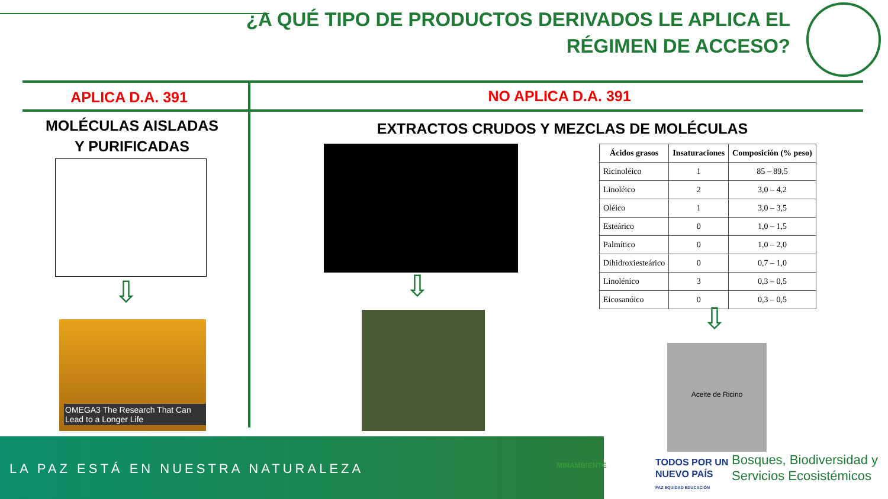¿A QUÉ TIPO DE PRODUCTOS DERIVADOS LE APLICA EL
RÉGIMEN DE ACCESO?
APLICA D.A. 391 NO APLICA D.A. 391
MOLÉCULAS AISLADAS
Y PURIFICADAS
EXTRACTOS CRUDOS Y MEZCLAS DE MOLÉCULAS
⇩
OMEGA3 The Research That Can Lead to a Longer Life
⇩
| Ácidos grasos | Insaturaciones | Composición (% peso) |
| --- | --- | --- |
| Ricinoléico | 1 | 85 – 89,5 |
| Linoléico | 2 | 3,0 – 4,2 |
| Oléico | 1 | 3,0 – 3,5 |
| Esteárico | 0 | 1,0 – 1,5 |
| Palmítico | 0 | 1,0 – 2,0 |
| Dihidroxiesteárico | 0 | 0,7 – 1,0 |
| Linolénico | 3 | 0,3 – 0,5 |
| Eicosanóico | 0 | 0,3 – 0,5 |
⇩
Aceite de Ricino
LA PAZ ESTÁ EN NUESTRA NATURALEZA
MINAMBIENTE
TODOS POR UN
NUEVO PAÍS
PAZ EQUIDAD EDUCACIÓN
Bosques, Biodiversidad y
Servicios Ecosistémicos